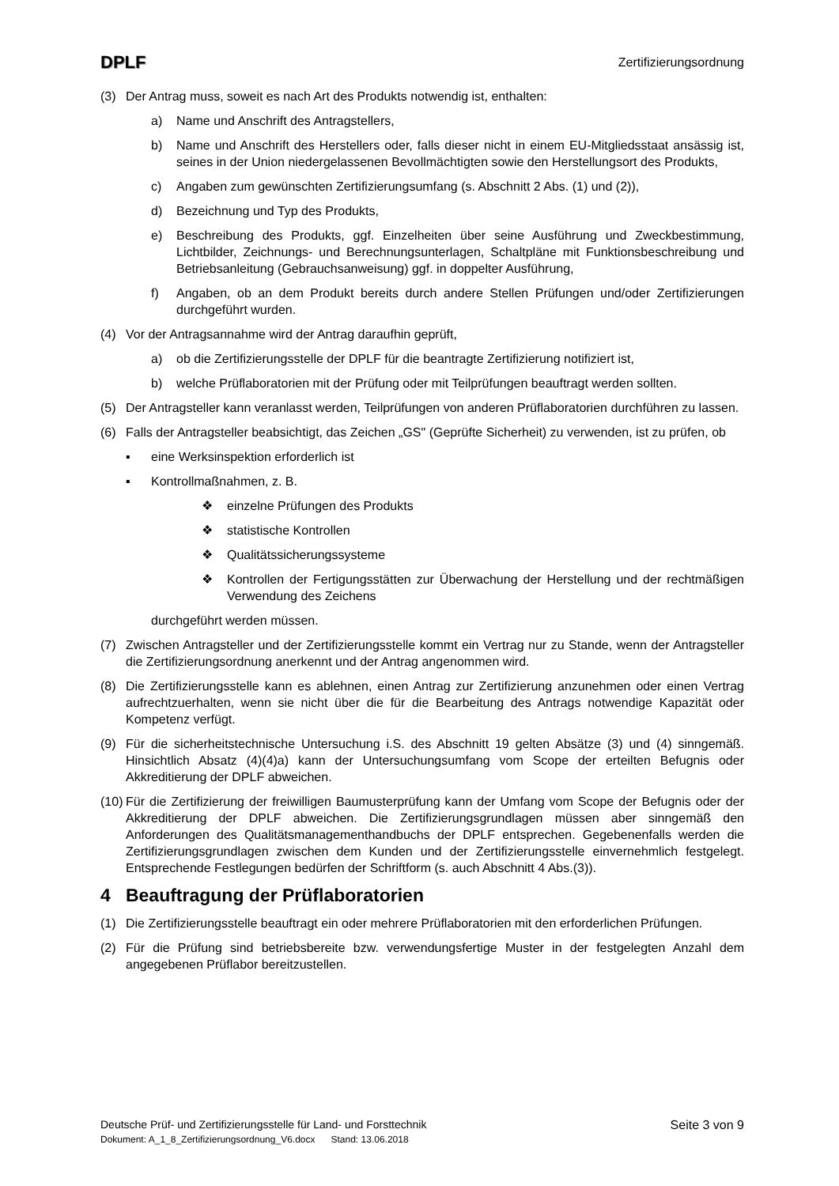DPLF Zertifizierungsordnung
(3) Der Antrag muss, soweit es nach Art des Produkts notwendig ist, enthalten:
a) Name und Anschrift des Antragstellers,
b) Name und Anschrift des Herstellers oder, falls dieser nicht in einem EU-Mitgliedsstaat ansässig ist, seines in der Union niedergelassenen Bevollmächtigten sowie den Herstellungsort des Produkts,
c) Angaben zum gewünschten Zertifizierungsumfang (s. Abschnitt 2 Abs. (1) und (2)),
d) Bezeichnung und Typ des Produkts,
e) Beschreibung des Produkts, ggf. Einzelheiten über seine Ausführung und Zweckbestimmung, Lichtbilder, Zeichnungs- und Berechnungsunterlagen, Schaltpläne mit Funktionsbeschreibung und Betriebsanleitung (Gebrauchsanweisung) ggf. in doppelter Ausführung,
f) Angaben, ob an dem Produkt bereits durch andere Stellen Prüfungen und/oder Zertifizierungen durchgeführt wurden.
(4) Vor der Antragsannahme wird der Antrag daraufhin geprüft,
a) ob die Zertifizierungsstelle der DPLF für die beantragte Zertifizierung notifiziert ist,
b) welche Prüflaboratorien mit der Prüfung oder mit Teilprüfungen beauftragt werden sollten.
(5) Der Antragsteller kann veranlasst werden, Teilprüfungen von anderen Prüflaboratorien durchführen zu lassen.
(6) Falls der Antragsteller beabsichtigt, das Zeichen „GS" (Geprüfte Sicherheit) zu verwenden, ist zu prüfen, ob
▪ eine Werksinspektion erforderlich ist
▪ Kontrollmaßnahmen, z. B.
❖ einzelne Prüfungen des Produkts
❖ statistische Kontrollen
❖ Qualitätssicherungssysteme
❖ Kontrollen der Fertigungsstätten zur Überwachung der Herstellung und der rechtmäßigen Verwendung des Zeichens
durchgeführt werden müssen.
(7) Zwischen Antragsteller und der Zertifizierungsstelle kommt ein Vertrag nur zu Stande, wenn der Antragsteller die Zertifizierungsordnung anerkennt und der Antrag angenommen wird.
(8) Die Zertifizierungsstelle kann es ablehnen, einen Antrag zur Zertifizierung anzunehmen oder einen Vertrag aufrechtzuerhalten, wenn sie nicht über die für die Bearbeitung des Antrags notwendige Kapazität oder Kompetenz verfügt.
(9) Für die sicherheitstechnische Untersuchung i.S. des Abschnitt 19 gelten Absätze (3) und (4) sinngemäß. Hinsichtlich Absatz (4)(4)a) kann der Untersuchungsumfang vom Scope der erteilten Befugnis oder Akkreditierung der DPLF abweichen.
(10) Für die Zertifizierung der freiwilligen Baumusterprüfung kann der Umfang vom Scope der Befugnis oder der Akkreditierung der DPLF abweichen. Die Zertifizierungsgrundlagen müssen aber sinngemäß den Anforderungen des Qualitätsmanagementhandbuchs der DPLF entsprechen. Gegebenenfalls werden die Zertifizierungsgrundlagen zwischen dem Kunden und der Zertifizierungsstelle einvernehmlich festgelegt. Entsprechende Festlegungen bedürfen der Schriftform (s. auch Abschnitt 4 Abs.(3)).
4 Beauftragung der Prüflaboratorien
(1) Die Zertifizierungsstelle beauftragt ein oder mehrere Prüflaboratorien mit den erforderlichen Prüfungen.
(2) Für die Prüfung sind betriebsbereite bzw. verwendungsfertige Muster in der festgelegten Anzahl dem angegebenen Prüflabor bereitzustellen.
Deutsche Prüf- und Zertifizierungsstelle für Land- und Forsttechnik Seite 3 von 9
Dokument: A_1_8_Zertifizierungsordnung_V6.docx Stand: 13.06.2018